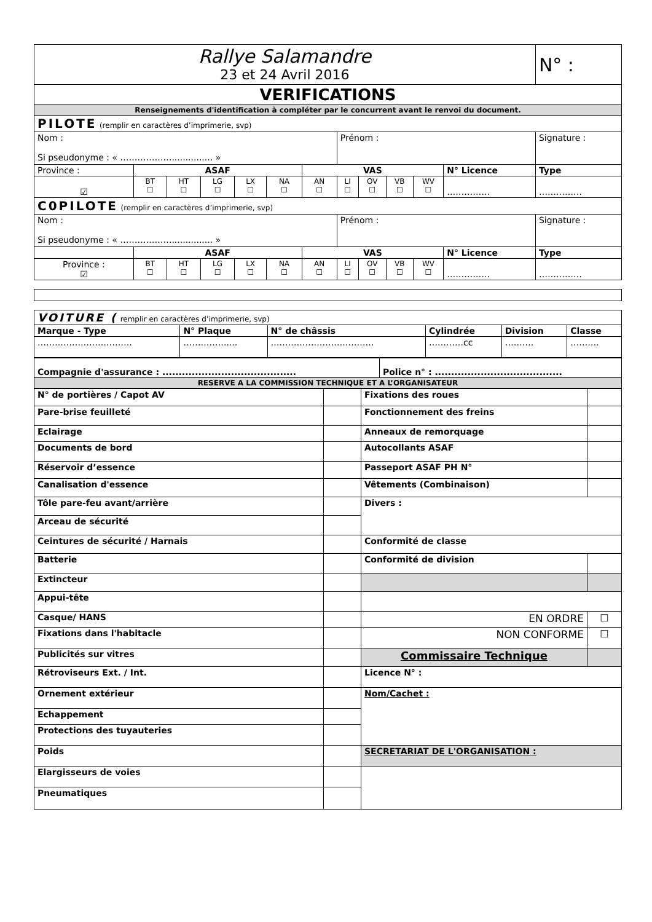| Rallye Salamandre 23 et 24 Avril 2016 | | | | | | | | | | | | N° : |
| VERIFICATIONS | | | | | | | | | | | | |
| Renseignements d'identification à compléter par le concurrent avant le renvoi du document. | | | | | | | | | | | | |
| PILOTE (remplir en caractères d’imprimerie, svp) | | | | | | | | | | | | |
| Nom : Si pseudonyme : « ………………............... » | | | | | | | Prénom : | | | | | Signature : |
| Province : | ASAF | | | | | VAS | | | | | N° Licence | Type |
| ☑ | BT ☐ | HT ☐ | LG ☐ | LX ☐ | NA ☐ | AN ☐ | LI ☐ | OV ☐ | VB ☐ | WV ☐ | …………… | …………… |
| C0PILOTE (remplir en caractères d’imprimerie, svp) | | | | | | | | | | | | |
| Nom : Si pseudonyme : « ………………............... » | | | | | | | Prénom : | | | | | Signature : |
| | ASAF | | | | | VAS | | | | | N° Licence | Type |
| Province : ☑ | BT ☐ | HT ☐ | LG ☐ | LX ☐ | NA ☐ | AN ☐ | LI ☐ | OV ☐ | VB ☐ | WV ☐ | …………… | …………… |
| VOITURE ( remplir en caractères d’imprimerie, svp) | | | | | |
| Marque - Type | N° Plaque | N° de châssis | Cylindrée | Division | Classe |
| …………………………… | …………….... | ……………………………… | …………cc | ………. | ………. |
| Compagnie d'assurance : ......................................... | Police n° : ....................................... |
| RESERVE A LA COMMISSION TECHNIQUE ET A L’ORGANISATEUR | |
| N° de portières / Capot AV | | Fixations des roues | |
| Pare-brise feuilleté | | Fonctionnement des freins | |
| Eclairage | | Anneaux de remorquage | |
| Documents de bord | | Autocollants ASAF | |
| Réservoir d’essence | | Passeport ASAF PH N° | |
| Canalisation d'essence | | Vêtements (Combinaison) | |
| Tôle pare-feu avant/arrière | | Divers : | |
| Arceau de sécurité | | | |
| Ceintures de sécurité / Harnais | | Conformité de classe | |
| Batterie | | Conformité de division | |
| Extincteur | | | |
| Appui-tête | | | |
| Casque/ HANS | | EN ORDRE | ☐ |
| Fixations dans l'habitacle | | NON CONFORME | ☐ |
| Publicités sur vitres | | Commissaire Technique | |
| Rétroviseurs Ext. / Int. | | Licence N° : | |
| Ornement extérieur | | Nom/Cachet : | |
| Echappement | | | |
| Protections des tuyauteries | | | |
| Poids | | SECRETARIAT DE L'ORGANISATION : | |
| Elargisseurs de voies | | | |
| Pneumatiques | | | |